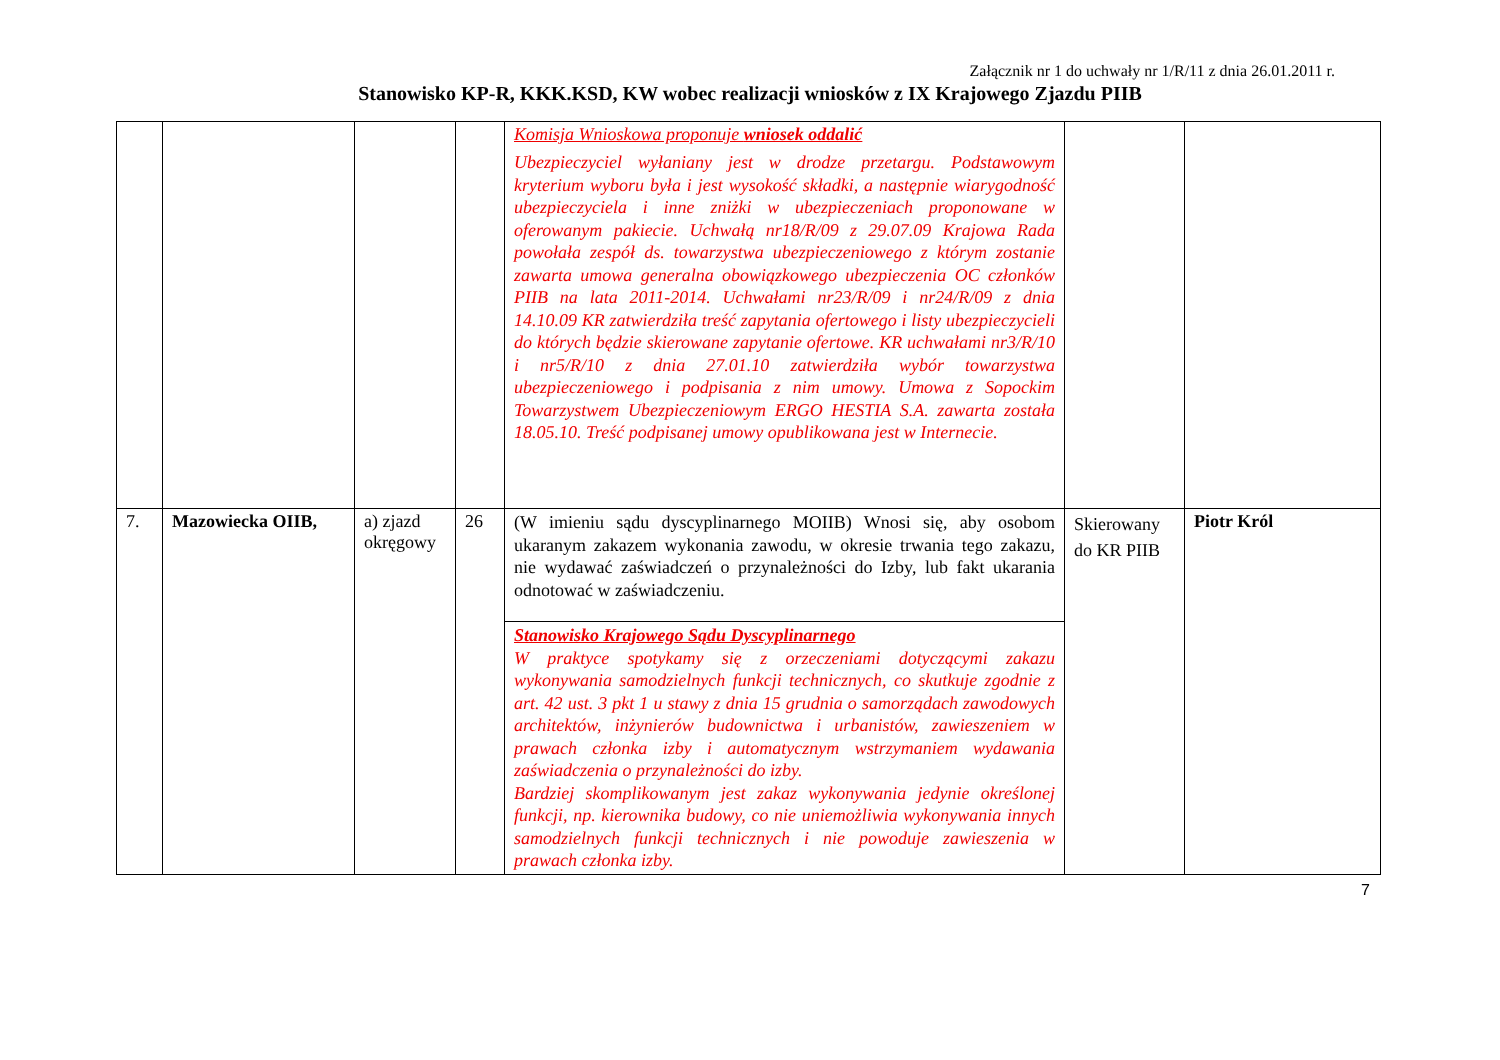Załącznik nr 1 do uchwały nr 1/R/11 z dnia 26.01.2011 r.
Stanowisko KP-R, KKK.KSD, KW wobec realizacji wniosków z IX Krajowego Zjazdu PIIB
| | | | | Komisja Wnioskowa proponuje wniosek oddalić Ubezpieczyciel wyłaniany jest w drodze przetargu. Podstawowym kryterium wyboru była i jest wysokość składki, a następnie wiarygodność ubezpieczyciela i inne zniżki w ubezpieczeniach proponowane w oferowanym pakiecie. Uchwałą nr18/R/09 z 29.07.09 Krajowa Rada powołała zespół ds. towarzystwa ubezpieczeniowego z którym zostanie zawarta umowa generalna obowiązkowego ubezpieczenia OC członków PIIB na lata 2011-2014. Uchwałami nr23/R/09 i nr24/R/09 z dnia 14.10.09 KR zatwierdziła treść zapytania ofertowego i listy ubezpieczycieli do których będzie skierowane zapytanie ofertowe. KR uchwałami nr3/R/10 i nr5/R/10 z dnia 27.01.10 zatwierdziła wybór towarzystwa ubezpieczeniowego i podpisania z nim umowy. Umowa z Sopockim Towarzystwem Ubezpieczeniowym ERGO HESTIA S.A. zawarta została 18.05.10. Treść podpisanej umowy opublikowana jest w Internecie. | | |
| 7. | Mazowiecka OIIB, | a) zjazd okręgowy | 26 | (W imieniu sądu dyscyplinarnego MOIIB) Wnosi się, aby osobom ukaranym zakazem wykonania zawodu, w okresie trwania tego zakazu, nie wydawać zaświadczeń o przynależności do Izby, lub fakt ukarania odnotować w zaświadczeniu. | Skierowany do KR PIIB | Piotr Król |
| | | | | Stanowisko Krajowego Sądu Dyscyplinarnego W praktyce spotykamy się z orzeczeniami dotyczącymi zakazu wykonywania samodzielnych funkcji technicznych, co skutkuje zgodnie z art. 42 ust. 3 pkt 1 u stawy z dnia 15 grudnia o samorządach zawodowych architektów, inżynierów budownictwa i urbanistów, zawieszeniem w prawach członka izby i automatycznym wstrzymaniem wydawania zaświadczenia o przynależności do izby. Bardziej skomplikowanym jest zakaz wykonywania jedynie określonej funkcji, np. kierownika budowy, co nie uniemożliwia wykonywania innych samodzielnych funkcji technicznych i nie powoduje zawieszenia w prawach członka izby. | | |
7